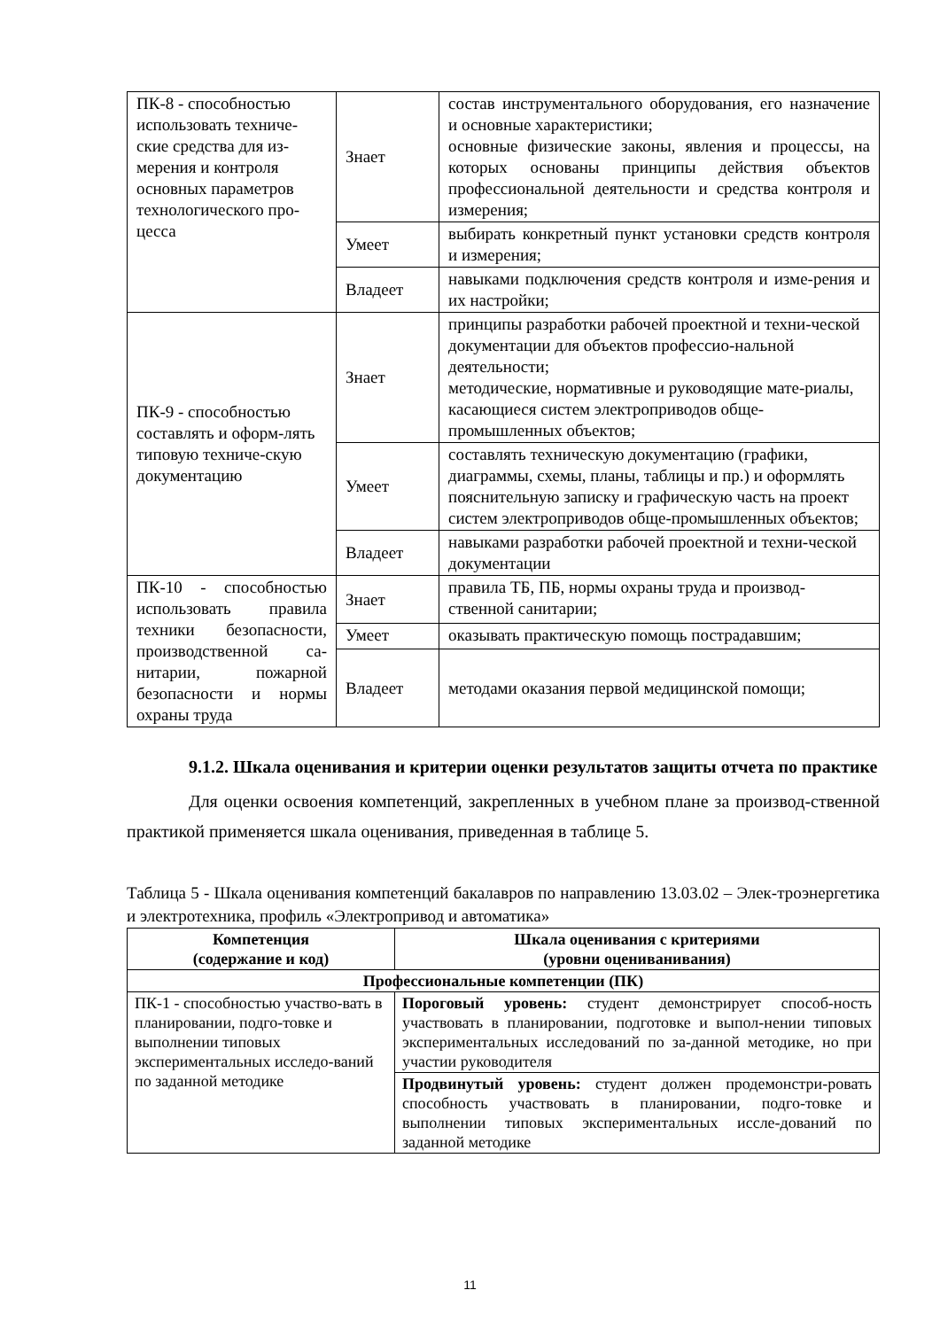| ПК-8 - способностью использовать техниче-ские средства для из-мерения и контроля основных параметров технологического про-цесса | Знает | состав инструментального оборудования, его назначение и основные характеристики; основные физические законы, явления и процессы, на которых основаны принципы действия объектов профессиональной деятельности и средства контроля и измерения; |
| | Умеет | выбирать конкретный пункт установки средств контроля и измерения; |
| | Владеет | навыками подключения средств контроля и изме-рения и их настройки; |
| ПК-9 - способностью составлять и оформ-лять типовую техниче-скую документацию | Знает | принципы разработки рабочей проектной и техни-ческой документации для объектов профессио-нальной деятельности; методические, нормативные и руководящие мате-риалы, касающиеся систем электроприводов обще-промышленных объектов; |
| | Умеет | составлять техническую документацию (графики, диаграммы, схемы, планы, таблицы и пр.) и оформлять пояснительную записку и графическую часть на проект систем электроприводов обще-промышленных объектов; |
| | Владеет | навыками разработки рабочей проектной и техни-ческой документации |
| ПК-10 - способностью использовать правила техники безопасности, производственной са-нитарии, пожарной безопасности и нормы охраны труда | Знает | правила ТБ, ПБ, нормы охраны труда и производ-ственной санитарии; |
| | Умеет | оказывать практическую помощь пострадавшим; |
| | Владеет | методами оказания первой медицинской помощи; |
9.1.2. Шкала оценивания и критерии оценки результатов защиты отчета по практике
Для оценки освоения компетенций, закрепленных в учебном плане за производ-ственной практикой применяется шкала оценивания, приведенная в таблице 5.
Таблица 5 - Шкала оценивания компетенций бакалавров по направлению 13.03.02 – Элек-троэнергетика и электротехника, профиль «Электропривод и автоматика»
| Компетенция (содержание и код) | Шкала оценивания с критериями (уровни оцениванивания) |
| --- | --- |
| Профессиональные компетенции (ПК) | |
| ПК-1 - способностью участво-вать в планировании, подго-товке и выполнении типовых экспериментальных исследо-ваний по заданной методике | Пороговый уровень: студент демонстрирует способ-ность участвовать в планировании, подготовке и выпол-нении типовых экспериментальных исследований по за-данной методике, но при участии руководителя |
| | Продвинутый уровень: студент должен продемонстри-ровать способность участвовать в планировании, подго-товке и выполнении типовых экспериментальных иссле-дований по заданной методике |
11